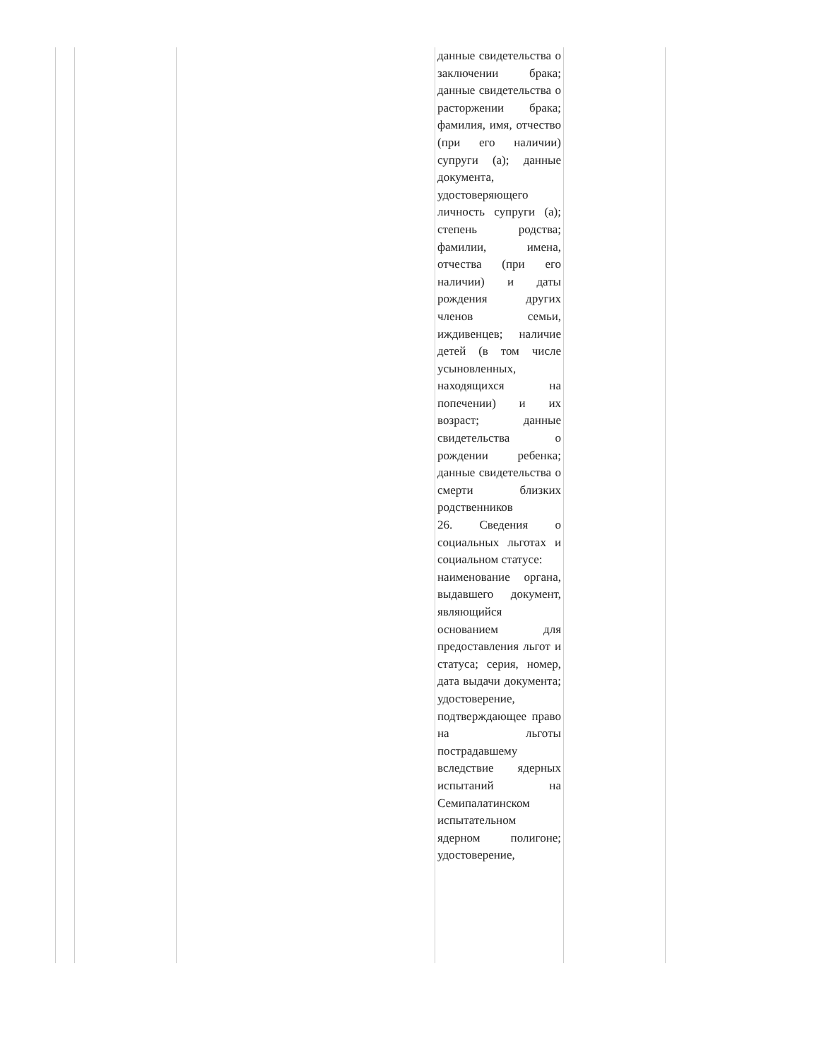| | | | данные свидетельства о заключении брака; данные свидетельства о расторжении брака; фамилия, имя, отчество (при его наличии) супруги (а); данные документа, удостоверяющего личность супруги (а); степень родства; фамилии, имена, отчества (при его наличии) и даты рождения других членов семьи, иждивенцев; наличие детей (в том числе усыновленных, находящихся на попечении) и их возраст; данные свидетельства о рождении ребенка; данные свидетельства о смерти близких родственников 26. Сведения о социальных льготах и социальном статусе: наименование органа, выдавшего документ, являющийся основанием для предоставления льгот и статуса; серия, номер, дата выдачи документа; удостоверение, подтверждающее право на льготы пострадавшему вследствие ядерных испытаний на Семипалатинском испытательном ядерном полигоне; удостоверение, | |